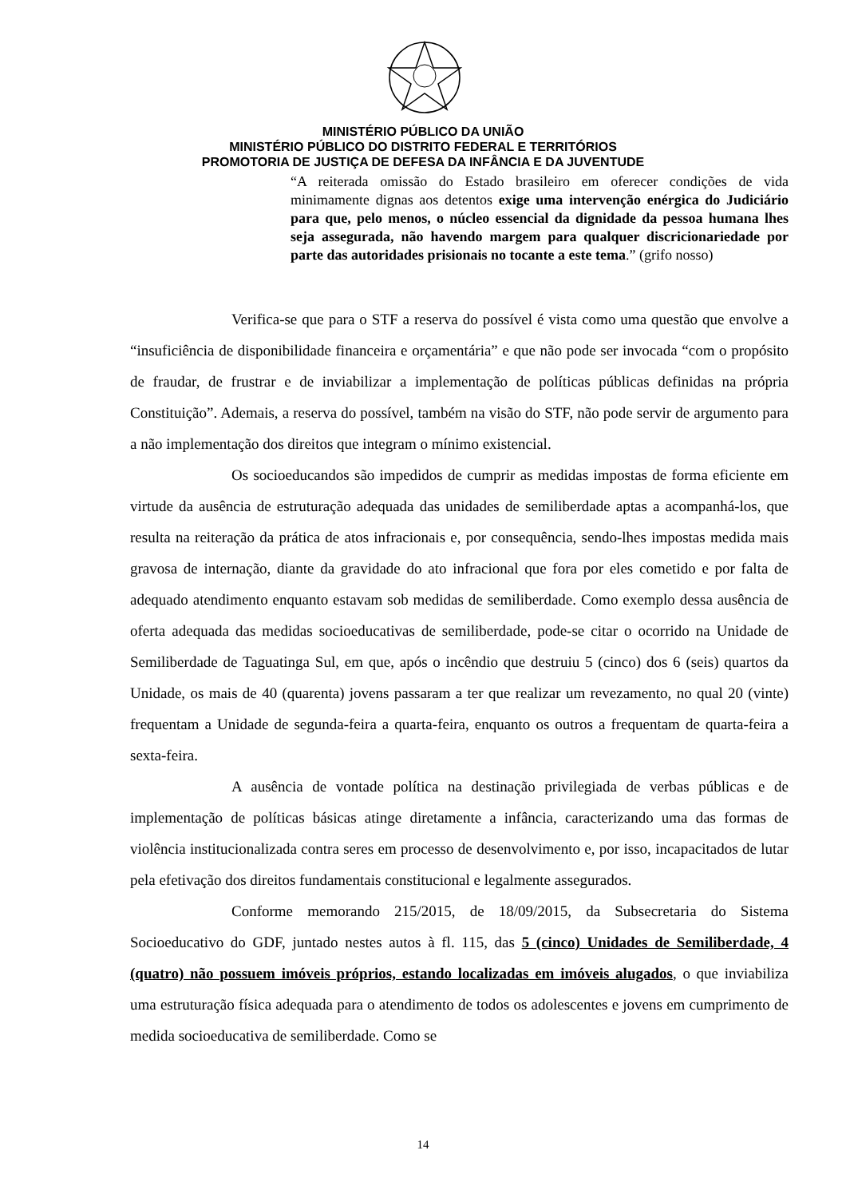MINISTÉRIO PÚBLICO DA UNIÃO
MINISTÉRIO PÚBLICO DO DISTRITO FEDERAL E TERRITÓRIOS
PROMOTORIA DE JUSTIÇA DE DEFESA DA INFÂNCIA E DA JUVENTUDE
“A reiterada omissão do Estado brasileiro em oferecer condições de vida minimamente dignas aos detentos exige uma intervenção enérgica do Judiciário para que, pelo menos, o núcleo essencial da dignidade da pessoa humana lhes seja assegurada, não havendo margem para qualquer discricionariedade por parte das autoridades prisionais no tocante a este tema.” (grifo nosso)
Verifica-se que para o STF a reserva do possível é vista como uma questão que envolve a “insuficiência de disponibilidade financeira e orçamentária” e que não pode ser invocada “com o propósito de fraudar, de frustrar e de inviabilizar a implementação de políticas públicas definidas na própria Constituição”. Ademais, a reserva do possível, também na visão do STF, não pode servir de argumento para a não implementação dos direitos que integram o mínimo existencial.
Os socioeducandos são impedidos de cumprir as medidas impostas de forma eficiente em virtude da ausência de estruturação adequada das unidades de semiliberdade aptas a acompanhá-los, que resulta na reiteração da prática de atos infracionais e, por consequência, sendo-lhes impostas medida mais gravosa de internação, diante da gravidade do ato infracional que fora por eles cometido e por falta de adequado atendimento enquanto estavam sob medidas de semiliberdade. Como exemplo dessa ausência de oferta adequada das medidas socioeducativas de semiliberdade, pode-se citar o ocorrido na Unidade de Semiliberdade de Taguatinga Sul, em que, após o incêndio que destruiu 5 (cinco) dos 6 (seis) quartos da Unidade, os mais de 40 (quarenta) jovens passaram a ter que realizar um revezamento, no qual 20 (vinte) frequentam a Unidade de segunda-feira a quarta-feira, enquanto os outros a frequentam de quarta-feira a sexta-feira.
A ausência de vontade política na destinação privilegiada de verbas públicas e de implementação de políticas básicas atinge diretamente a infância, caracterizando uma das formas de violência institucionalizada contra seres em processo de desenvolvimento e, por isso, incapacitados de lutar pela efetivação dos direitos fundamentais constitucional e legalmente assegurados.
Conforme memorando 215/2015, de 18/09/2015, da Subsecretaria do Sistema Socioeducativo do GDF, juntado nestes autos à fl. 115, das 5 (cinco) Unidades de Semiliberdade, 4 (quatro) não possuem imóveis próprios, estando localizadas em imóveis alugados, o que inviabiliza uma estruturação física adequada para o atendimento de todos os adolescentes e jovens em cumprimento de medida socioeducativa de semiliberdade. Como se
14